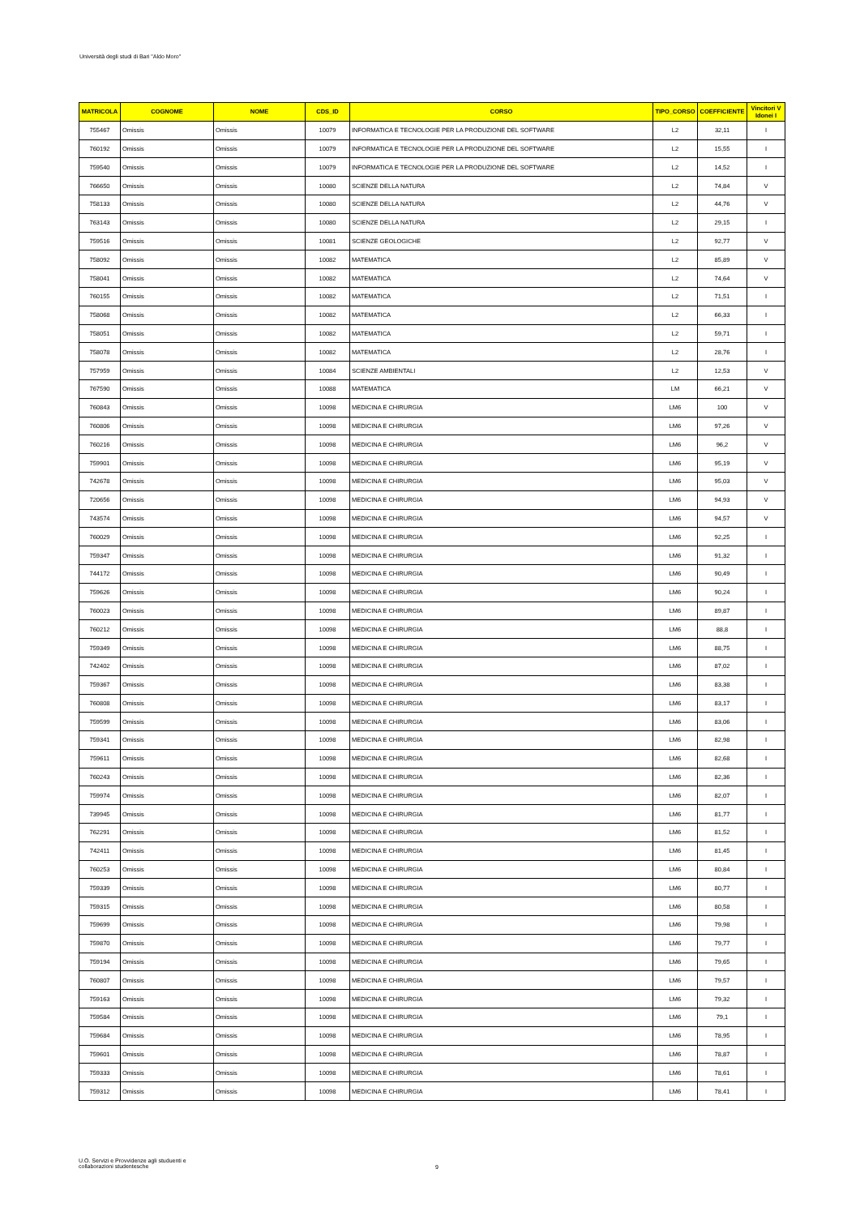Università degli studi di Bari "Aldo Moro"
| MATRICOLA | COGNOME | NOME | CDS_ID | CORSO | TIPO_CORSO | COEFFICIENTE | Vincitori V Idonei I |
| --- | --- | --- | --- | --- | --- | --- | --- |
| 755467 | Omissis | Omissis | 10079 | INFORMATICA E TECNOLOGIE PER LA PRODUZIONE DEL SOFTWARE | L2 | 32,11 | I |
| 760192 | Omissis | Omissis | 10079 | INFORMATICA E TECNOLOGIE PER LA PRODUZIONE DEL SOFTWARE | L2 | 15,55 | I |
| 759540 | Omissis | Omissis | 10079 | INFORMATICA E TECNOLOGIE PER LA PRODUZIONE DEL SOFTWARE | L2 | 14,52 | I |
| 766650 | Omissis | Omissis | 10080 | SCIENZE DELLA NATURA | L2 | 74,84 | V |
| 758133 | Omissis | Omissis | 10080 | SCIENZE DELLA NATURA | L2 | 44,76 | V |
| 763143 | Omissis | Omissis | 10080 | SCIENZE DELLA NATURA | L2 | 29,15 | I |
| 759516 | Omissis | Omissis | 10081 | SCIENZE GEOLOGICHE | L2 | 92,77 | V |
| 758092 | Omissis | Omissis | 10082 | MATEMATICA | L2 | 85,89 | V |
| 758041 | Omissis | Omissis | 10082 | MATEMATICA | L2 | 74,64 | V |
| 760155 | Omissis | Omissis | 10082 | MATEMATICA | L2 | 71,51 | I |
| 758068 | Omissis | Omissis | 10082 | MATEMATICA | L2 | 66,33 | I |
| 758051 | Omissis | Omissis | 10082 | MATEMATICA | L2 | 59,71 | I |
| 758078 | Omissis | Omissis | 10082 | MATEMATICA | L2 | 28,76 | I |
| 757959 | Omissis | Omissis | 10084 | SCIENZE AMBIENTALI | L2 | 12,53 | V |
| 767590 | Omissis | Omissis | 10088 | MATEMATICA | LM | 66,21 | V |
| 760843 | Omissis | Omissis | 10098 | MEDICINA E CHIRURGIA | LM6 | 100 | V |
| 760806 | Omissis | Omissis | 10098 | MEDICINA E CHIRURGIA | LM6 | 97,26 | V |
| 760216 | Omissis | Omissis | 10098 | MEDICINA E CHIRURGIA | LM6 | 96,2 | V |
| 759901 | Omissis | Omissis | 10098 | MEDICINA E CHIRURGIA | LM6 | 95,19 | V |
| 742678 | Omissis | Omissis | 10098 | MEDICINA E CHIRURGIA | LM6 | 95,03 | V |
| 720656 | Omissis | Omissis | 10098 | MEDICINA E CHIRURGIA | LM6 | 94,93 | V |
| 743574 | Omissis | Omissis | 10098 | MEDICINA E CHIRURGIA | LM6 | 94,57 | V |
| 760029 | Omissis | Omissis | 10098 | MEDICINA E CHIRURGIA | LM6 | 92,25 | I |
| 759347 | Omissis | Omissis | 10098 | MEDICINA E CHIRURGIA | LM6 | 91,32 | I |
| 744172 | Omissis | Omissis | 10098 | MEDICINA E CHIRURGIA | LM6 | 90,49 | I |
| 759626 | Omissis | Omissis | 10098 | MEDICINA E CHIRURGIA | LM6 | 90,24 | I |
| 760023 | Omissis | Omissis | 10098 | MEDICINA E CHIRURGIA | LM6 | 89,87 | I |
| 760212 | Omissis | Omissis | 10098 | MEDICINA E CHIRURGIA | LM6 | 88,8 | I |
| 759349 | Omissis | Omissis | 10098 | MEDICINA E CHIRURGIA | LM6 | 88,75 | I |
| 742402 | Omissis | Omissis | 10098 | MEDICINA E CHIRURGIA | LM6 | 87,02 | I |
| 759367 | Omissis | Omissis | 10098 | MEDICINA E CHIRURGIA | LM6 | 83,38 | I |
| 760808 | Omissis | Omissis | 10098 | MEDICINA E CHIRURGIA | LM6 | 83,17 | I |
| 759599 | Omissis | Omissis | 10098 | MEDICINA E CHIRURGIA | LM6 | 83,06 | I |
| 759341 | Omissis | Omissis | 10098 | MEDICINA E CHIRURGIA | LM6 | 82,98 | I |
| 759611 | Omissis | Omissis | 10098 | MEDICINA E CHIRURGIA | LM6 | 82,68 | I |
| 760243 | Omissis | Omissis | 10098 | MEDICINA E CHIRURGIA | LM6 | 82,36 | I |
| 759974 | Omissis | Omissis | 10098 | MEDICINA E CHIRURGIA | LM6 | 82,07 | I |
| 739945 | Omissis | Omissis | 10098 | MEDICINA E CHIRURGIA | LM6 | 81,77 | I |
| 762291 | Omissis | Omissis | 10098 | MEDICINA E CHIRURGIA | LM6 | 81,52 | I |
| 742411 | Omissis | Omissis | 10098 | MEDICINA E CHIRURGIA | LM6 | 81,45 | I |
| 760253 | Omissis | Omissis | 10098 | MEDICINA E CHIRURGIA | LM6 | 80,84 | I |
| 759339 | Omissis | Omissis | 10098 | MEDICINA E CHIRURGIA | LM6 | 80,77 | I |
| 759315 | Omissis | Omissis | 10098 | MEDICINA E CHIRURGIA | LM6 | 80,58 | I |
| 759699 | Omissis | Omissis | 10098 | MEDICINA E CHIRURGIA | LM6 | 79,98 | I |
| 759870 | Omissis | Omissis | 10098 | MEDICINA E CHIRURGIA | LM6 | 79,77 | I |
| 759194 | Omissis | Omissis | 10098 | MEDICINA E CHIRURGIA | LM6 | 79,65 | I |
| 760807 | Omissis | Omissis | 10098 | MEDICINA E CHIRURGIA | LM6 | 79,57 | I |
| 759163 | Omissis | Omissis | 10098 | MEDICINA E CHIRURGIA | LM6 | 79,32 | I |
| 759584 | Omissis | Omissis | 10098 | MEDICINA E CHIRURGIA | LM6 | 79,1 | I |
| 759684 | Omissis | Omissis | 10098 | MEDICINA E CHIRURGIA | LM6 | 78,95 | I |
| 759601 | Omissis | Omissis | 10098 | MEDICINA E CHIRURGIA | LM6 | 78,87 | I |
| 759333 | Omissis | Omissis | 10098 | MEDICINA E CHIRURGIA | LM6 | 78,61 | I |
| 759312 | Omissis | Omissis | 10098 | MEDICINA E CHIRURGIA | LM6 | 78,41 | I |
U.O. Servizi e Provvidenze agli studuenti e
collaborazioni studentesche
9